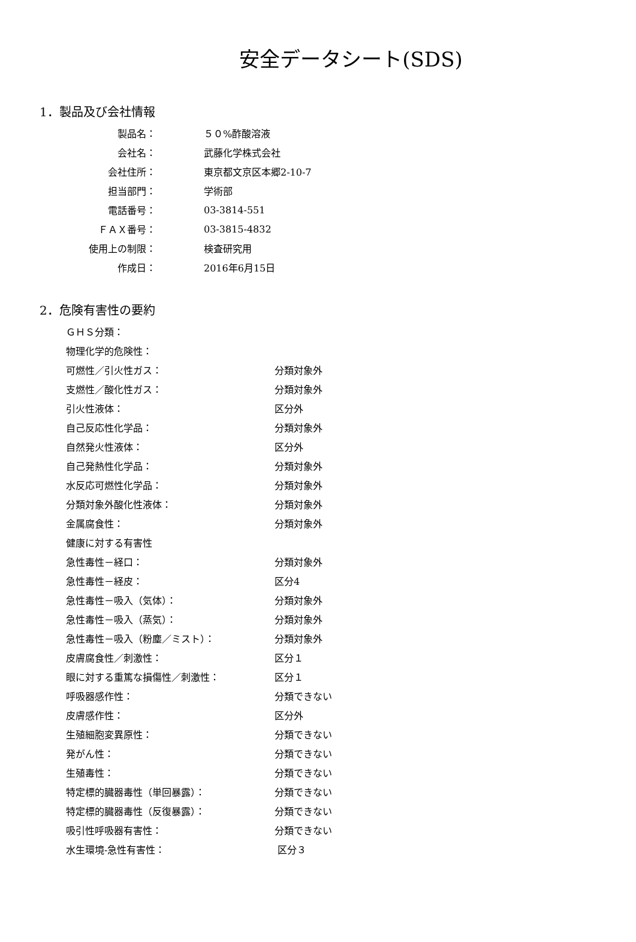安全データシート(SDS)
1．製品及び会社情報
| 製品名： | ５０%酢酸溶液 |
| 会社名： | 武藤化学株式会社 |
| 会社住所： | 東京都文京区本郷2-10-7 |
| 担当部門： | 学術部 |
| 電話番号： | 03-3814-551 |
| ＦＡＸ番号： | 03-3815-4832 |
| 使用上の制限： | 検査研究用 |
| 作成日： | 2016年6月15日 |
2．危険有害性の要約
| ＧＨＳ分類： | |
| 物理化学的危険性： | |
| 可燃性／引火性ガス： | 分類対象外 |
| 支燃性／酸化性ガス： | 分類対象外 |
| 引火性液体： | 区分外 |
| 自己反応性化学品： | 分類対象外 |
| 自然発火性液体： | 区分外 |
| 自己発熱性化学品： | 分類対象外 |
| 水反応可燃性化学品： | 分類対象外 |
| 分類対象外酸化性液体： | 分類対象外 |
| 金属腐食性： | 分類対象外 |
| 健康に対する有害性 | |
| 急性毒性－経口： | 分類対象外 |
| 急性毒性－経皮： | 区分4 |
| 急性毒性－吸入（気体）： | 分類対象外 |
| 急性毒性－吸入（蒸気）： | 分類対象外 |
| 急性毒性－吸入（粉塵／ミスト）： | 分類対象外 |
| 皮膚腐食性／刺激性： | 区分１ |
| 眼に対する重篤な損傷性／刺激性： | 区分１ |
| 呼吸器感作性： | 分類できない |
| 皮膚感作性： | 区分外 |
| 生殖細胞変異原性： | 分類できない |
| 発がん性： | 分類できない |
| 生殖毒性： | 分類できない |
| 特定標的臓器毒性（単回暴露）： | 分類できない |
| 特定標的臓器毒性（反復暴露）： | 分類できない |
| 吸引性呼吸器有害性： | 分類できない |
| 水生環境-急性有害性： | 区分３ |